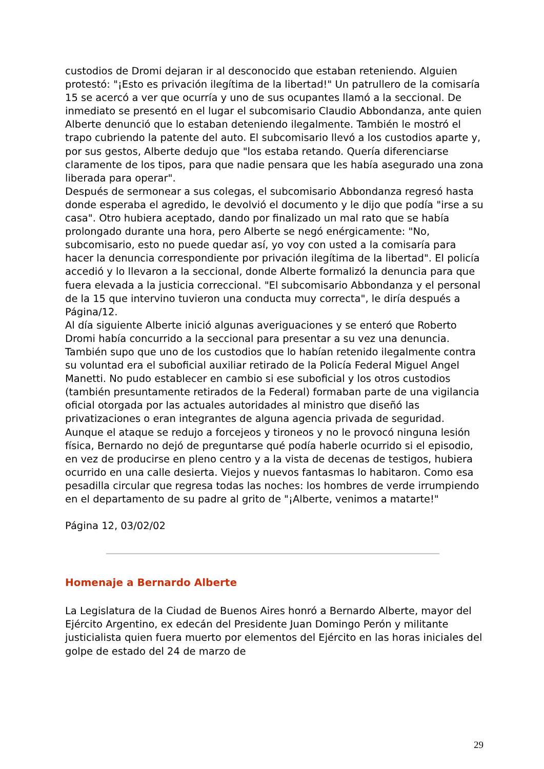custodios de Dromi dejaran ir al desconocido que estaban reteniendo. Alguien protestó: "¡Esto es privación ilegítima de la libertad!" Un patrullero de la comisaría 15 se acercó a ver que ocurría y uno de sus ocupantes llamó a la seccional. De inmediato se presentó en el lugar el subcomisario Claudio Abbondanza, ante quien Alberte denunció que lo estaban deteniendo ilegalmente. También le mostró el trapo cubriendo la patente del auto. El subcomisario llevó a los custodios aparte y, por sus gestos, Alberte dedujo que "los estaba retando. Quería diferenciarse claramente de los tipos, para que nadie pensara que les había asegurado una zona liberada para operar".
Después de sermonear a sus colegas, el subcomisario Abbondanza regresó hasta donde esperaba el agredido, le devolvió el documento y le dijo que podía "irse a su casa". Otro hubiera aceptado, dando por finalizado un mal rato que se había prolongado durante una hora, pero Alberte se negó enérgicamente: "No, subcomisario, esto no puede quedar así, yo voy con usted a la comisaría para hacer la denuncia correspondiente por privación ilegítima de la libertad". El policía accedió y lo llevaron a la seccional, donde Alberte formalizó la denuncia para que fuera elevada a la justicia correccional. "El subcomisario Abbondanza y el personal de la 15 que intervino tuvieron una conducta muy correcta", le diría después a Página/12.
Al día siguiente Alberte inició algunas averiguaciones y se enteró que Roberto Dromi había concurrido a la seccional para presentar a su vez una denuncia. También supo que uno de los custodios que lo habían retenido ilegalmente contra su voluntad era el suboficial auxiliar retirado de la Policía Federal Miguel Angel Manetti. No pudo establecer en cambio si ese suboficial y los otros custodios (también presuntamente retirados de la Federal) formaban parte de una vigilancia oficial otorgada por las actuales autoridades al ministro que diseñó las privatizaciones o eran integrantes de alguna agencia privada de seguridad.
Aunque el ataque se redujo a forcejeos y tironeos y no le provocó ninguna lesión física, Bernardo no dejó de preguntarse qué podía haberle ocurrido si el episodio, en vez de producirse en pleno centro y a la vista de decenas de testigos, hubiera ocurrido en una calle desierta. Viejos y nuevos fantasmas lo habitaron. Como esa pesadilla circular que regresa todas las noches: los hombres de verde irrumpiendo en el departamento de su padre al grito de "¡Alberte, venimos a matarte!"
Página 12, 03/02/02
Homenaje a Bernardo Alberte
La Legislatura de la Ciudad de Buenos Aires honró a Bernardo Alberte, mayor del Ejército Argentino, ex edecán del Presidente Juan Domingo Perón y militante justicialista quien fuera muerto por elementos del Ejército en las horas iniciales del golpe de estado del 24 de marzo de
29